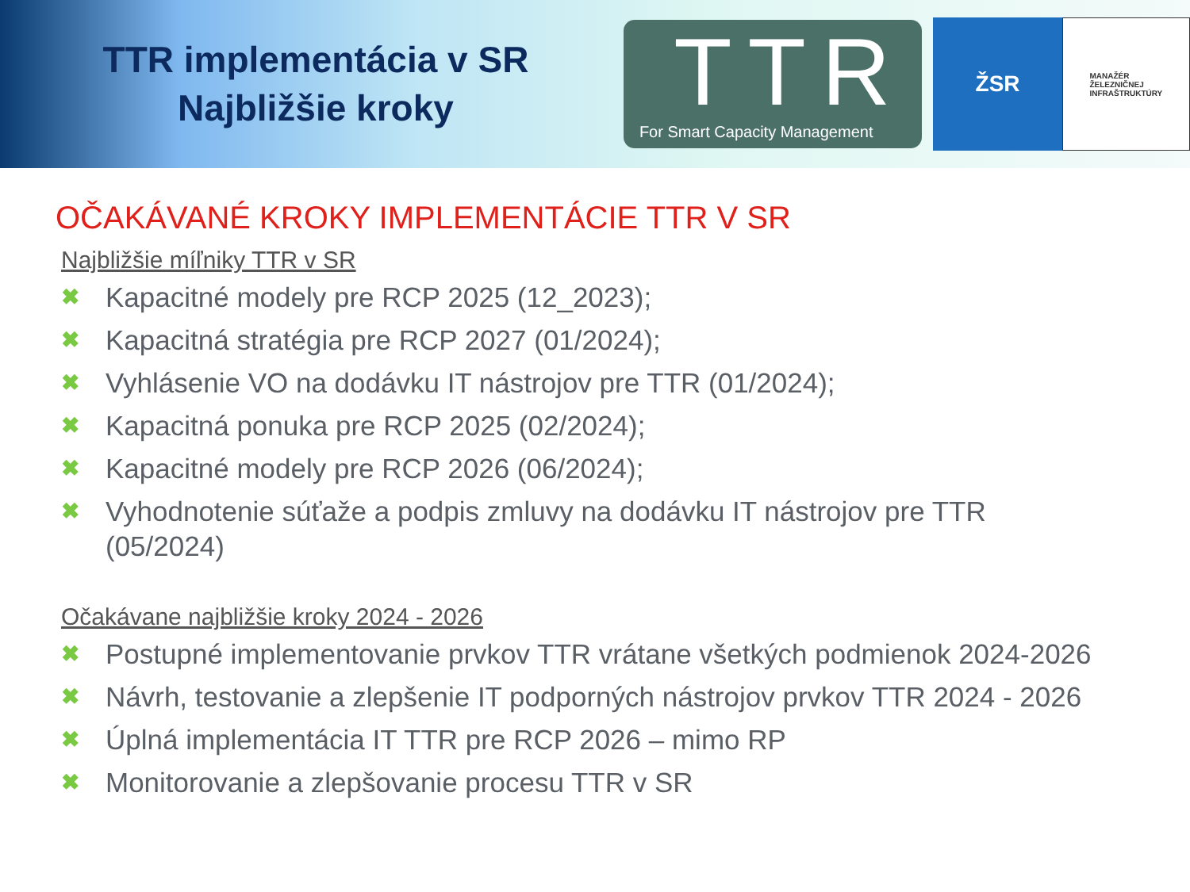TTR implementácia v SR
Najbližšie kroky
TTR
For Smart Capacity Management
ŽSR
MANAŽÉR
ŽELEZNIČNEJ
INFRAŠTRUKTÚRY
OČAKÁVANÉ KROKY IMPLEMENTÁCIE TTR V SR
Najbližšie míľniky TTR v SR
✖ Kapacitné modely pre RCP 2025 (12_2023);
✖ Kapacitná stratégia pre RCP 2027 (01/2024);
✖ Vyhlásenie VO na dodávku IT nástrojov pre TTR (01/2024);
✖ Kapacitná ponuka pre RCP 2025 (02/2024);
✖ Kapacitné modely pre RCP 2026 (06/2024);
✖ Vyhodnotenie súťaže a podpis zmluvy na dodávku IT nástrojov pre TTR (05/2024)
Očakávane najbližšie kroky 2024 - 2026
✖ Postupné implementovanie prvkov TTR vrátane všetkých podmienok 2024-2026
✖ Návrh, testovanie a zlepšenie IT podporných nástrojov prvkov TTR 2024 - 2026
✖ Úplná implementácia IT TTR pre RCP 2026 – mimo RP
✖ Monitorovanie a zlepšovanie procesu TTR v SR